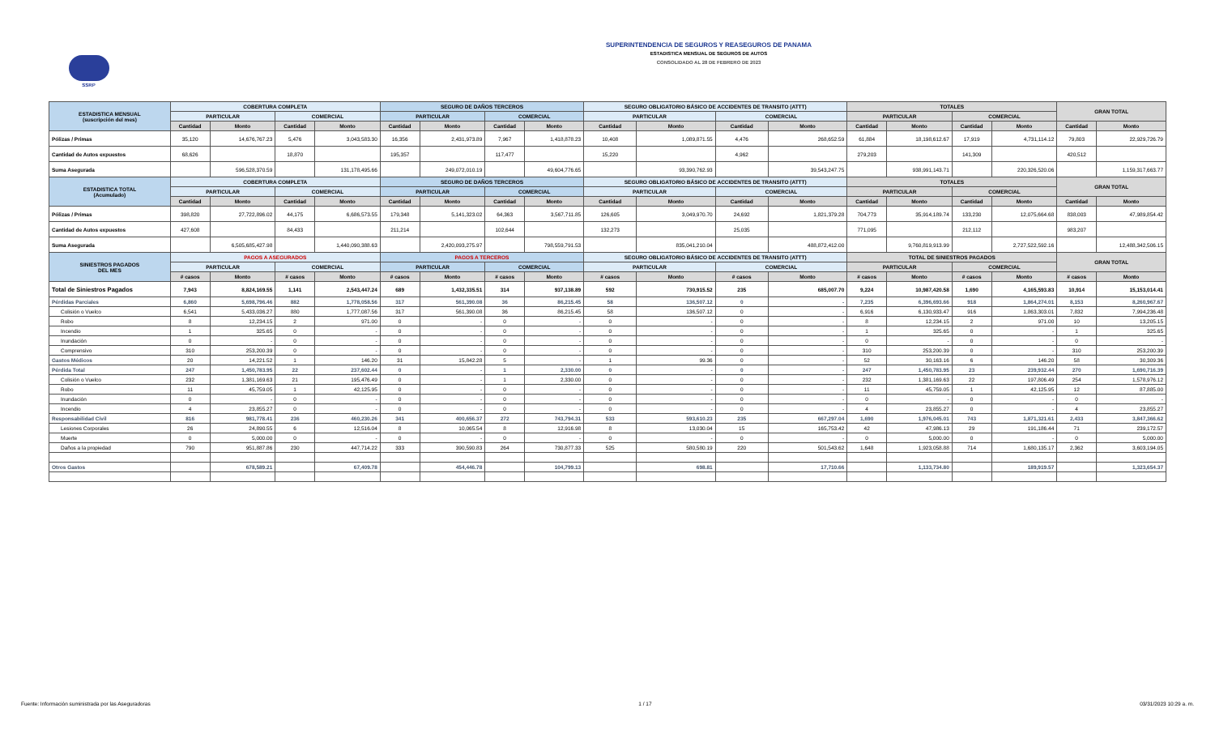SSRP
SUPERINTENDENCIA DE SEGUROS Y REASEGUROS DE PANAMA
ESTADISTICA MENSUAL DE SEGUROS DE AUTOS
CONSOLIDADO AL 28 DE FEBRERO DE 2023
| ESTADISTICA MENSUAL (suscripción del mes) | COBERTURA COMPLETA | | | | SEGURO DE DAÑOS TERCEROS | | | | SEGURO OBLIGATORIO BÁSICO DE ACCIDENTES DE TRANSITO (ATTT) | | | | TOTALES | | | | GRAN TOTAL | |
| --- | --- | --- | --- | --- | --- | --- | --- | --- | --- | --- | --- | --- | --- | --- | --- | --- | --- | --- |
| | PARTICULAR | | COMERCIAL | | PARTICULAR | | COMERCIAL | | PARTICULAR | | COMERCIAL | | PARTICULAR | | COMERCIAL | | | |
| | Cantidad | Monto | Cantidad | Monto | Cantidad | Monto | Cantidad | Monto | Cantidad | Monto | Cantidad | Monto | Cantidad | Monto | Cantidad | Monto | Cantidad | Monto |
| Pólizas / Primas | 35,120 | 14,676,767.23 | 5,476 | 3,043,583.30 | 16,356 | 2,431,973.89 | 7,967 | 1,418,878.23 | 10,408 | 1,089,871.55 | 4,476 | 268,652.59 | 61,884 | 18,198,612.67 | 17,919 | 4,731,114.12 | 79,803 | 22,929,726.79 |
| Cantidad de Autos expuestos | 68,626 | | 18,870 | | 195,357 | | 117,477 | | 15,220 | | 4,962 | | 279,203 | | 141,309 | | 420,512 | |
| Suma Asegurada | | 596,528,370.59 | | 131,178,495.66 | | 249,072,010.19 | | 49,604,776.65 | | 93,390,762.93 | | 39,543,247.75 | | 938,991,143.71 | | 220,326,520.06 | | 1,159,317,663.77 |
| ESTADISTICA TOTAL (Acumulado) | COBERTURA COMPLETA | | | | SEGURO DE DAÑOS TERCEROS | | | | SEGURO OBLIGATORIO BÁSICO DE ACCIDENTES DE TRANSITO (ATTT) | | | | TOTALES | | | | GRAN TOTAL | |
| | PARTICULAR | | COMERCIAL | | PARTICULAR | | COMERCIAL | | PARTICULAR | | COMERCIAL | | PARTICULAR | | COMERCIAL | | | |
| | Cantidad | Monto | Cantidad | Monto | Cantidad | Monto | Cantidad | Monto | Cantidad | Monto | Cantidad | Monto | Cantidad | Monto | Cantidad | Monto | Cantidad | Monto |
| Pólizas / Primas | 398,820 | 27,722,896.02 | 44,175 | 6,686,573.55 | 179,348 | 5,141,323.02 | 64,363 | 3,567,711.85 | 126,605 | 3,049,970.70 | 24,692 | 1,821,379.28 | 704,773 | 35,914,189.74 | 133,230 | 12,075,664.68 | 838,003 | 47,989,854.42 |
| Cantidad de Autos expuestos | 427,608 | | 84,433 | | 211,214 | | 102,644 | | 132,273 | | 25,035 | | 771,095 | | 212,112 | | 983,207 | |
| Suma Asegurada | | 6,505,685,427.98 | | 1,440,090,388.63 | | 2,420,093,275.97 | | 798,559,791.53 | | 835,041,210.04 | | 488,872,412.00 | | 9,760,819,913.99 | | 2,727,522,592.16 | | 12,488,342,506.15 |
| SINIESTROS PAGADOS DEL MES | PAGOS A ASEGURADOS | | | | PAGOS A TERCEROS | | | | SEGURO OBLIGATORIO BÁSICO DE ACCIDENTES DE TRANSITO (ATTT) | | | | TOTAL DE SINIESTROS PAGADOS | | | | GRAN TOTAL | |
| | PARTICULAR | | COMERCIAL | | PARTICULAR | | COMERCIAL | | PARTICULAR | | COMERCIAL | | PARTICULAR | | COMERCIAL | | | |
| | # casos | Monto | # casos | Monto | # casos | Monto | # casos | Monto | # casos | Monto | # casos | Monto | # casos | Monto | # casos | Monto | # casos | Monto |
| Total de Siniestros Pagados | 7,943 | 8,824,169.55 | 1,141 | 2,543,447.24 | 689 | 1,432,335.51 | 314 | 937,138.89 | 592 | 730,915.52 | 235 | 685,007.70 | 9,224 | 10,987,420.58 | 1,690 | 4,165,593.83 | 10,914 | 15,153,014.41 |
| Pérdidas Parciales | 6,860 | 5,698,796.46 | 882 | 1,778,058.56 | 317 | 561,390.08 | 36 | 86,215.45 | 58 | 136,507.12 | 0 | - | 7,235 | 6,396,693.66 | 918 | 1,864,274.01 | 8,153 | 8,260,967.67 |
| Colisión o Vuelco | 6,541 | 5,433,036.27 | 880 | 1,777,087.56 | 317 | 561,390.08 | 36 | 86,215.45 | 58 | 136,507.12 | 0 | - | 6,916 | 6,130,933.47 | 916 | 1,863,303.01 | 7,832 | 7,994,236.48 |
| Robo | 8 | 12,234.15 | 2 | 971.00 | 0 | - | 0 | - | 0 | - | 0 | - | 8 | 12,234.15 | 2 | 971.00 | 10 | 13,205.15 |
| Incendio | 1 | 325.65 | 0 | - | 0 | - | 0 | - | 0 | - | 0 | - | 1 | 325.65 | 0 | - | 1 | 325.65 |
| Inundación | 0 | - | 0 | - | 0 | - | 0 | - | 0 | - | 0 | - | 0 | - | 0 | - | 0 | - |
| Comprensivo | 310 | 253,200.39 | 0 | - | 0 | - | 0 | - | 0 | - | 0 | - | 310 | 253,200.39 | 0 | - | 310 | 253,200.39 |
| Gastos Médicos | 20 | 14,221.52 | 1 | 146.20 | 31 | 15,842.28 | 5 | - | 1 | 99.36 | 0 | - | 52 | 30,163.16 | 6 | 146.20 | 58 | 30,309.36 |
| Pérdida Total | 247 | 1,450,783.95 | 22 | 237,602.44 | 0 | - | 1 | 2,330.00 | 0 | - | 0 | - | 247 | 1,450,783.95 | 23 | 239,932.44 | 270 | 1,690,716.39 |
| Colisión o Vuelco | 232 | 1,381,169.63 | 21 | 195,476.49 | 0 | - | 1 | 2,330.00 | 0 | - | 0 | - | 232 | 1,381,169.63 | 22 | 197,806.49 | 254 | 1,578,976.12 |
| Robo | 11 | 45,759.05 | 1 | 42,125.95 | 0 | - | 0 | - | 0 | - | 0 | - | 11 | 45,759.05 | 1 | 42,125.95 | 12 | 87,885.00 |
| Inundación | 0 | - | 0 | - | 0 | - | 0 | - | 0 | - | 0 | - | 0 | - | 0 | - | 0 | - |
| Incendio | 4 | 23,855.27 | 0 | - | 0 | - | 0 | - | 0 | - | 0 | - | 4 | 23,855.27 | 0 | - | 4 | 23,855.27 |
| Responsabilidad Civil | 816 | 981,778.41 | 236 | 460,230.26 | 341 | 400,656.37 | 272 | 743,794.31 | 533 | 593,610.23 | 235 | 667,297.04 | 1,690 | 1,976,045.01 | 743 | 1,871,321.61 | 2,433 | 3,847,366.62 |
| Lesiones Corporales | 26 | 24,890.55 | 6 | 12,516.04 | 8 | 10,065.54 | 8 | 12,916.98 | 8 | 13,030.04 | 15 | 165,753.42 | 42 | 47,986.13 | 29 | 191,186.44 | 71 | 239,172.57 |
| Muerte | 0 | 5,000.00 | 0 | - | 0 | - | 0 | - | 0 | - | 0 | - | 0 | 5,000.00 | 0 | - | 0 | 5,000.00 |
| Daños a la propiedad | 790 | 951,887.86 | 230 | 447,714.22 | 333 | 390,590.83 | 264 | 730,877.33 | 525 | 580,580.19 | 220 | 501,543.62 | 1,648 | 1,923,058.88 | 714 | 1,680,135.17 | 2,362 | 3,603,194.05 |
| Otros Gastos | | 678,589.21 | | 67,409.78 | | 454,446.78 | | 104,799.13 | | 698.81 | | 17,710.66 | | 1,133,734.80 | | 189,919.57 | | 1,323,654.37 |
Fuente: Información suministrada por las Aseguradoras 1 / 17 03/31/2023 10:29 a. m.